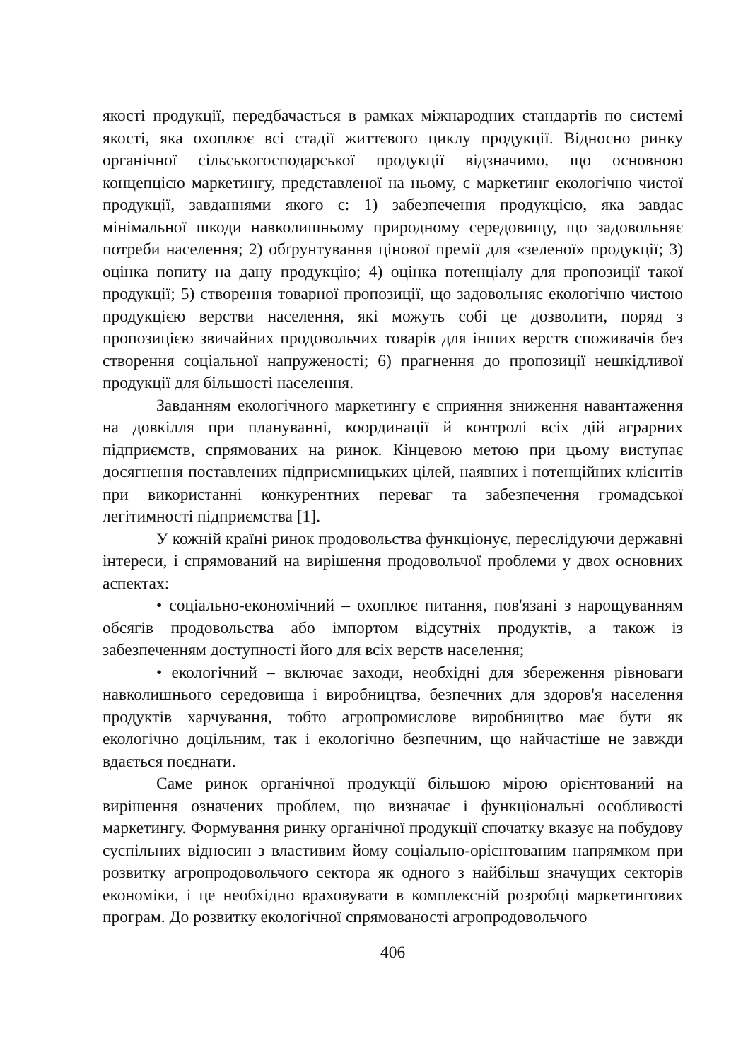якості продукції, передбачається в рамках міжнародних стандартів по системі якості, яка охоплює всі стадії життєвого циклу продукції. Відносно ринку органічної сільськогосподарської продукції відзначимо, що основною концепцією маркетингу, представленої на ньому, є маркетинг екологічно чистої продукції, завданнями якого є: 1) забезпечення продукцією, яка завдає мінімальної шкоди навколишньому природному середовищу, що задовольняє потреби населення; 2) обґрунтування цінової премії для «зеленої» продукції; 3) оцінка попиту на дану продукцію; 4) оцінка потенціалу для пропозиції такої продукції; 5) створення товарної пропозиції, що задовольняє екологічно чистою продукцією верстви населення, які можуть собі це дозволити, поряд з пропозицією звичайних продовольчих товарів для інших верств споживачів без створення соціальної напруженості; 6) прагнення до пропозиції нешкідливої продукції для більшості населення.
Завданням екологічного маркетингу є сприяння зниження навантаження на довкілля при плануванні, координації й контролі всіх дій аграрних підприємств, спрямованих на ринок. Кінцевою метою при цьому виступає досягнення поставлених підприємницьких цілей, наявних і потенційних клієнтів при використанні конкурентних переваг та забезпечення громадської легітимності підприємства [1].
У кожній країні ринок продовольства функціонує, переслідуючи державні інтереси, і спрямований на вирішення продовольчої проблеми у двох основних аспектах:
• соціально-економічний – охоплює питання, пов'язані з нарощуванням обсягів продовольства або імпортом відсутніх продуктів, а також із забезпеченням доступності його для всіх верств населення;
• екологічний – включає заходи, необхідні для збереження рівноваги навколишнього середовища і виробництва, безпечних для здоров'я населення продуктів харчування, тобто агропромислове виробництво має бути як екологічно доцільним, так і екологічно безпечним, що найчастіше не завжди вдається поєднати.
Саме ринок органічної продукції більшою мірою орієнтований на вирішення означених проблем, що визначає і функціональні особливості маркетингу. Формування ринку органічної продукції спочатку вказує на побудову суспільних відносин з властивим йому соціально-орієнтованим напрямком при розвитку агропродовольчого сектора як одного з найбільш значущих секторів економіки, і це необхідно враховувати в комплексній розробці маркетингових програм. До розвитку екологічної спрямованості агропродовольчого
406